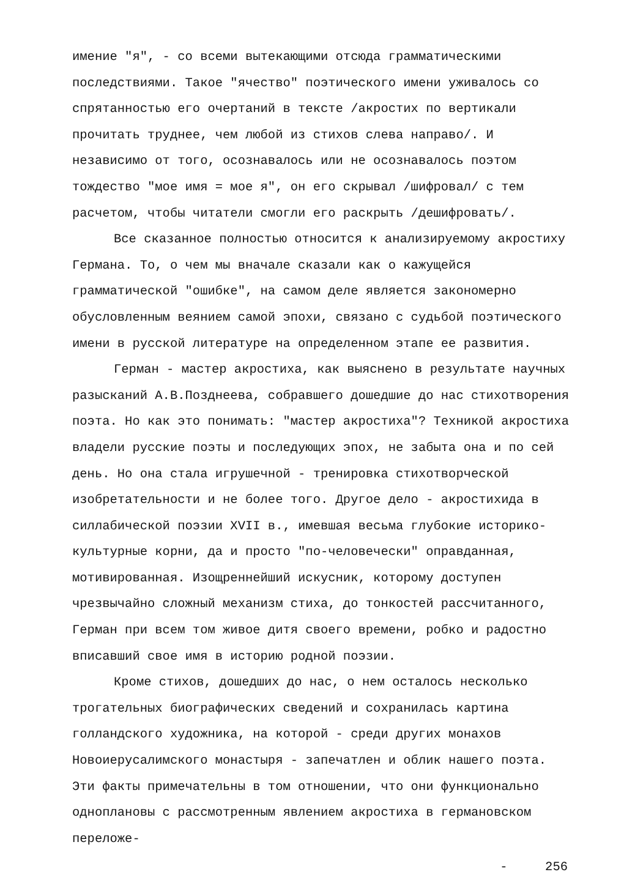имение "я", - со всеми вытекающими отсюда грамматическими последствиями. Такое "ячество" поэтического имени уживалось со спрятанностью его очертаний в тексте /акростих по вертикали прочитать труднее, чем любой из стихов слева направо/. И независимо от того, осознавалось или не осознавалось поэтом тождество "мое имя = мое я", он его скрывал /шифровал/ с тем расчетом, чтобы читатели смогли его раскрыть /дешифровать/.
Все сказанное полностью относится к анализируемому акростиху Германа. То, о чем мы вначале сказали как о кажущейся грамматической "ошибке", на самом деле является закономерно обусловленным веянием самой эпохи, связано с судьбой поэтического имени в русской литературе на определенном этапе ее развития.
Герман - мастер акростиха, как выяснено в результате научных разысканий А.В.Позднеева, собравшего дошедшие до нас стихотворения поэта. Но как это понимать: "мастер акростиха"? Техникой акростиха владели русские поэты и последующих эпох, не забыта она и по сей день. Но она стала игрушечной - тренировка стихотворческой изобретательности и не более того. Другое дело - акростихида в силлабической поэзии XVII в., имевшая весьма глубокие историко-культурные корни, да и просто "по-человечески" оправданная, мотивированная. Изощреннейший искусник, которому доступен чрезвычайно сложный механизм стиха, до тонкостей рассчитанного, Герман при всем том живое дитя своего времени, робко и радостно вписавший свое имя в историю родной поэзии.
Кроме стихов, дошедших до нас, о нем осталось несколько трогательных биографических сведений и сохранилась картина голландского художника, на которой - среди других монахов Новоиерусалимского монастыря - запечатлен и облик нашего поэта. Эти факты примечательны в том отношении, что они функционально одноплановы с рассмотренным явлением акростиха в германовском переложе-
- 256